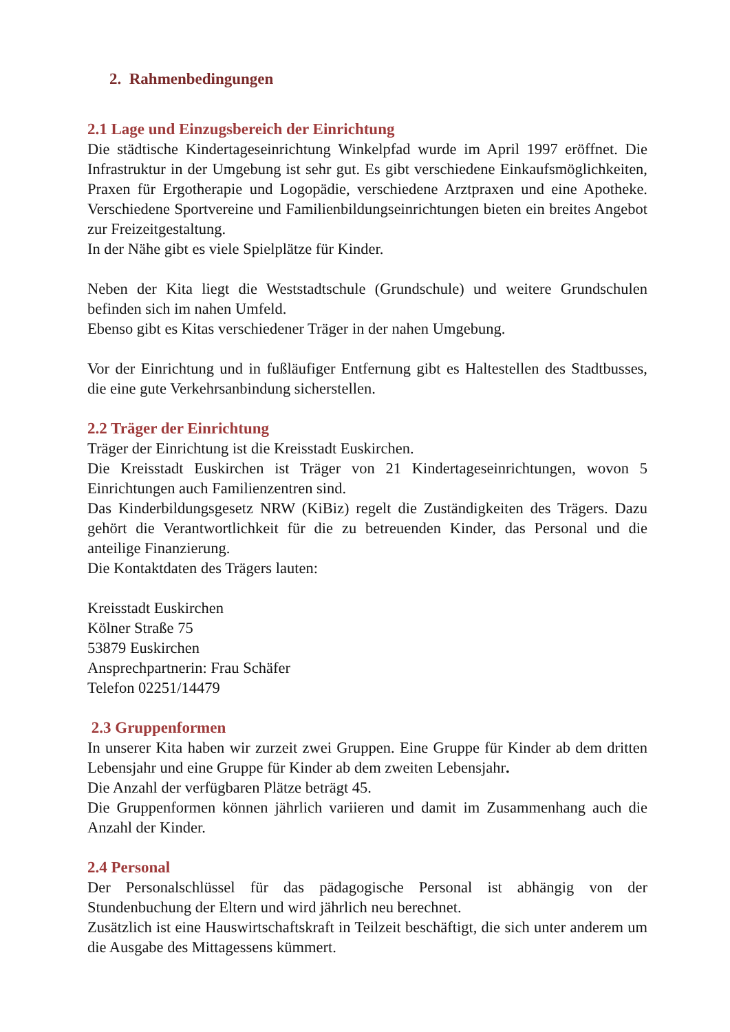2. Rahmenbedingungen
2.1 Lage und Einzugsbereich der Einrichtung
Die städtische Kindertageseinrichtung Winkelpfad wurde im April 1997 eröffnet. Die Infrastruktur in der Umgebung ist sehr gut. Es gibt verschiedene Einkaufsmöglichkeiten, Praxen für Ergotherapie und Logopädie, verschiedene Arztpraxen und eine Apotheke. Verschiedene Sportvereine und Familienbildungseinrichtungen bieten ein breites Angebot zur Freizeitgestaltung.
In der Nähe gibt es viele Spielplätze für Kinder.
Neben der Kita liegt die Weststadtschule (Grundschule) und weitere Grundschulen befinden sich im nahen Umfeld.
Ebenso gibt es Kitas verschiedener Träger in der nahen Umgebung.
Vor der Einrichtung und in fußläufiger Entfernung gibt es Haltestellen des Stadtbusses, die eine gute Verkehrsanbindung sicherstellen.
2.2 Träger der Einrichtung
Träger der Einrichtung ist die Kreisstadt Euskirchen.
Die Kreisstadt Euskirchen ist Träger von 21 Kindertageseinrichtungen, wovon 5 Einrichtungen auch Familienzentren sind.
Das Kinderbildungsgesetz NRW (KiBiz) regelt die Zuständigkeiten des Trägers. Dazu gehört die Verantwortlichkeit für die zu betreuenden Kinder, das Personal und die anteilige Finanzierung.
Die Kontaktdaten des Trägers lauten:
Kreisstadt Euskirchen
Kölner Straße 75
53879 Euskirchen
Ansprechpartnerin: Frau Schäfer
Telefon 02251/14479
2.3 Gruppenformen
In unserer Kita haben wir zurzeit zwei Gruppen. Eine Gruppe für Kinder ab dem dritten Lebensjahr und eine Gruppe für Kinder ab dem zweiten Lebensjahr.
Die Anzahl der verfügbaren Plätze beträgt 45.
Die Gruppenformen können jährlich variieren und damit im Zusammenhang auch die Anzahl der Kinder.
2.4 Personal
Der Personalschlüssel für das pädagogische Personal ist abhängig von der Stundenbuchung der Eltern und wird jährlich neu berechnet.
Zusätzlich ist eine Hauswirtschaftskraft in Teilzeit beschäftigt, die sich unter anderem um die Ausgabe des Mittagessens kümmert.